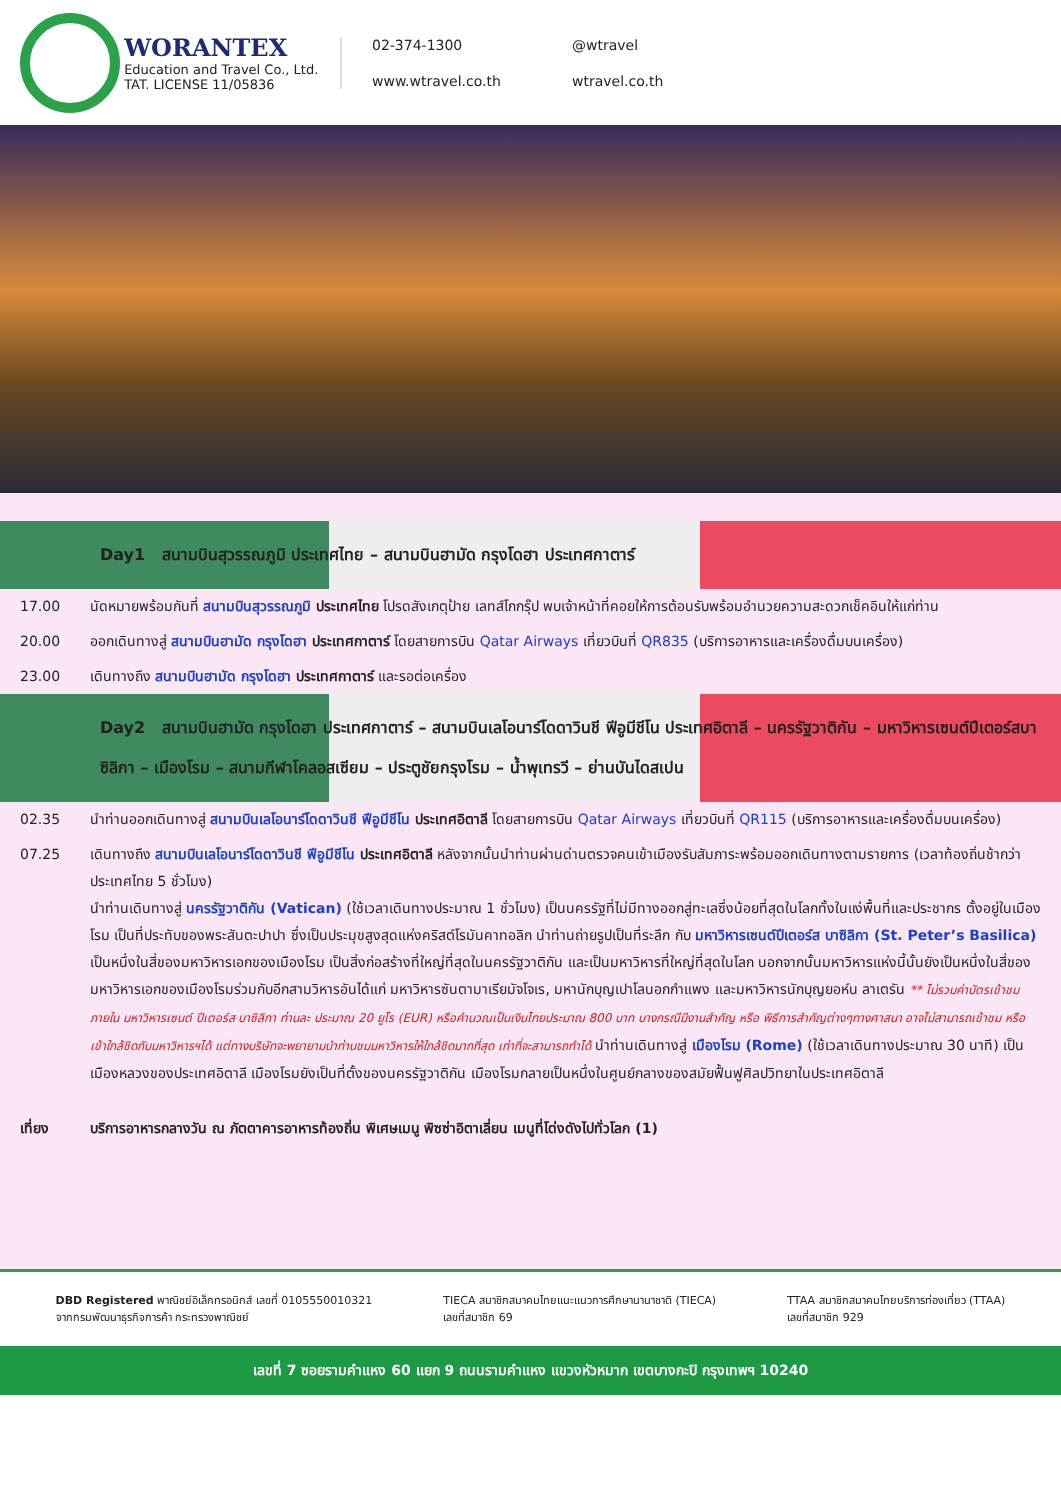WORANTEX Education and Travel Co., Ltd.
TAT. LICENSE 11/05836
02-374-1300 @wtravel www.wtravel.co.th wtravel.co.th
Day1 สนามบินสุวรรณภูมิ ประเทศไทย – สนามบินฮามัด กรุงโดฮา ประเทศกาตาร์
17.00 นัดหมายพร้อมกันที่ สนามบินสุวรรณภูมิ ประเทศไทย โปรดสังเกตุป้าย เลทส์โกกรุ๊ป พบเจ้าหน้าที่คอยให้การต้อนรับพร้อมอำนวยความสะดวกเช็คอินให้แก่ท่าน
20.00 ออกเดินทางสู่ สนามบินฮามัด กรุงโดฮา ประเทศกาตาร์ โดยสายการบิน Qatar Airways เที่ยวบินที่ QR835 (บริการอาหารและเครื่องดื่มบนเครื่อง)
23.00 เดินทางถึง สนามบินฮามัด กรุงโดฮา ประเทศกาตาร์ และรอต่อเครื่อง
Day2 สนามบินฮามัด กรุงโดฮา ประเทศกาตาร์ – สนามบินเลโอนาร์โดดาวินชี ฟีอูมีชีโน ประเทศอิตาลี – นครรัฐวาติกัน – มหาวิหารเซนต์ปีเตอร์สบาซิลิกา – เมืองโรม – สนามกีฬาโคลอสเซียม – ประตูชัยกรุงโรม – น้ำพุเทรวี – ย่านบันไดสเปน
02.35 นำท่านออกเดินทางสู่ สนามบินเลโอนาร์โดดาวินชี ฟีอูมีชีโน ประเทศอิตาลี โดยสายการบิน Qatar Airways เที่ยวบินที่ QR115 (บริการอาหารและเครื่องดื่มบนเครื่อง)
07.25 เดินทางถึง สนามบินเลโอนาร์โดดาวินชี ฟีอูมีชีโน ประเทศอิตาลี หลังจากนั้นนำท่านผ่านด่านตรวจคนเข้าเมืองรับสัมภาระพร้อมออกเดินทางตามรายการ (เวลาท้องถิ่นช้ากว่าประเทศไทย 5 ชั่วโมง)
นำท่านเดินทางสู่ นครรัฐวาติกัน (Vatican) (ใช้เวลาเดินทางประมาณ 1 ชั่วโมง) เป็นนครรัฐที่ไม่มีทางออกสู่ทะเลซึ่งน้อยที่สุดในโลกทั้งในแง่พื้นที่และประชากร ตั้งอยู่ในเมืองโรม เป็นที่ประทับของพระสันตะปาปา ซึ่งเป็นประมุขสูงสุดแห่งคริสต์โรมันคาทอลิก นำท่านถ่ายรูปเป็นที่ระลึก กับ มหาวิหารเซนต์ปีเตอร์ส บาซิลิกา (St. Peter’s Basilica) เป็นหนึ่งในสี่ของมหาวิหารเอกของเมืองโรม เป็นสิ่งก่อสร้างที่ใหญ่ที่สุดในนครรัฐวาติกัน และเป็นมหาวิหารที่ใหญ่ที่สุดในโลก นอกจากนั้นมหาวิหารแห่งนี้นั้นยังเป็นหนึ่งในสี่ของมหาวิหารเอกของเมืองโรมร่วมกับอีกสามวิหารอันได้แก่ มหาวิหารซันตามาเรียมัจโจเร, มหานักบุญเปาโลนอกกำแพง และมหาวิหารนักบุญยอห์น ลาเตรัน ** ไม่รวมค่าบัตรเข้าชมภายใน มหาวิหารเซนต์ ปีเตอร์ส บาซิลิกา ท่านละ ประมาณ 20 ยูโร (EUR) หรือคำนวณเป็นเงินไทยประมาณ 800 บาท บางกรณีมีงานสำคัญ หรือ พิธีการสำคัญต่างๆทางศาสนา อาจไม่สามารถเข้าชม หรือ เข้าใกล้ชิดกับมหาวิหารฯได้ แต่ทางบริษัทจะพยายามนำท่านชมมหาวิหารให้ใกล้ชิดมากที่สุด เท่าที่จะสามารถทำได้ นำท่านเดินทางสู่ เมืองโรม (Rome) (ใช้เวลาเดินทางประมาณ 30 นาที) เป็นเมืองหลวงของประเทศอิตาลี เมืองโรมยังเป็นที่ตั้งของนครรัฐวาติกัน เมืองโรมกลายเป็นหนึ่งในศูนย์กลางของสมัยฟื้นฟูศิลปวิทยาในประเทศอิตาลี
เที่ยง บริการอาหารกลางวัน ณ ภัตตาคารอาหารท้องถิ่น พิเศษเมนู พิซซ่าอิตาเลี่ยน เมนูที่โด่งดังไปทั่วโลก (1)
DBD Registered พาณิชย์อิเล็กทรอนิกส์ เลขที่ 0105550010321
จากกรมพัฒนาธุรกิจการค้า กระทรวงพาณิชย์
TIECA สมาชิกสมาคมไทยแนะแนวการศึกษานานาชาติ (TIECA)
เลขที่สมาชิก 69
TTAA สมาชิกสมาคมไทยบริการท่องเที่ยว (TTAA)
เลขที่สมาชิก 929
เลขที่ 7 ซอยรามคำแหง 60 แยก 9 ถนนรามคำแหง แขวงหัวหมาก เขตบางกะปิ กรุงเทพฯ 10240